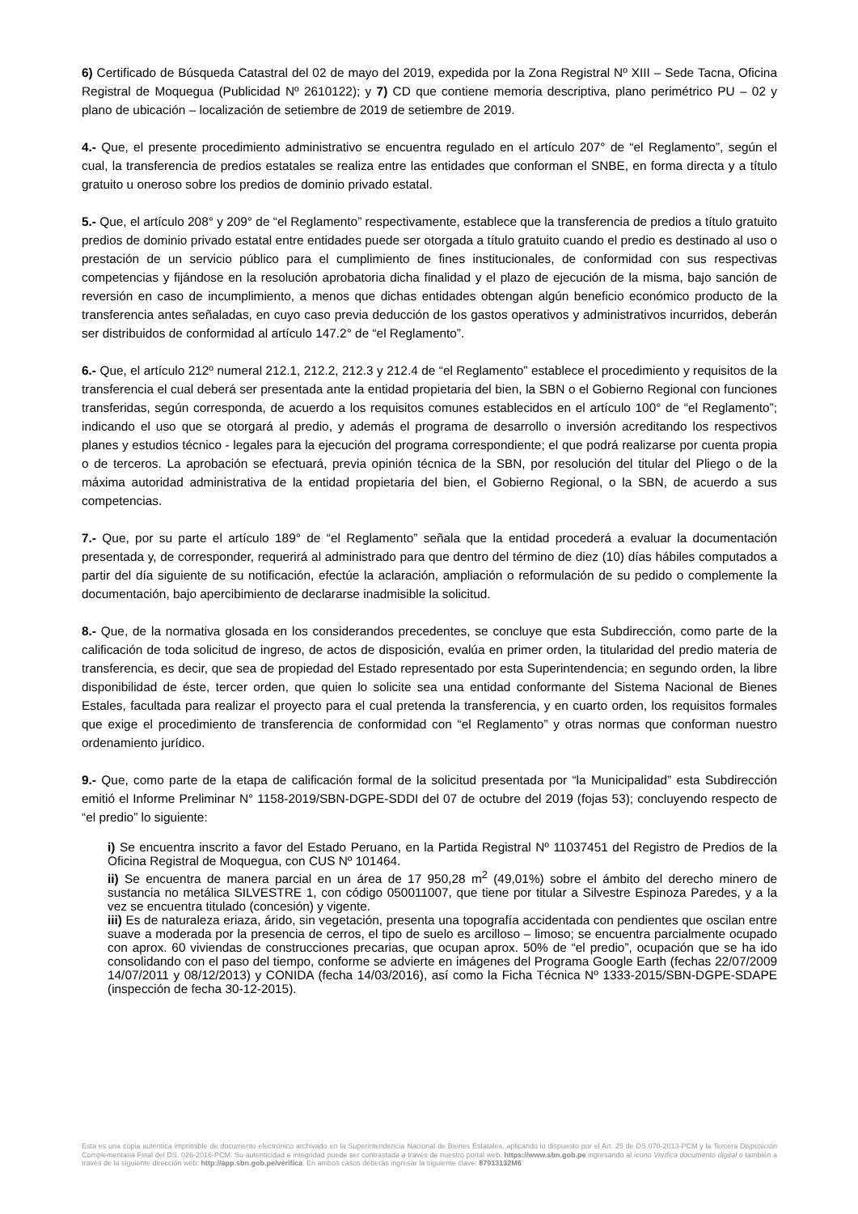6) Certificado de Búsqueda Catastral del 02 de mayo del 2019, expedida por la Zona Registral Nº XIII – Sede Tacna, Oficina Registral de Moquegua (Publicidad Nº 2610122); y 7) CD que contiene memoria descriptiva, plano perimétrico PU – 02 y plano de ubicación – localización de setiembre de 2019 de setiembre de 2019.
4.- Que, el presente procedimiento administrativo se encuentra regulado en el artículo 207° de “el Reglamento”, según el cual, la transferencia de predios estatales se realiza entre las entidades que conforman el SNBE, en forma directa y a título gratuito u oneroso sobre los predios de dominio privado estatal.
5.- Que, el artículo 208° y 209° de “el Reglamento” respectivamente, establece que la transferencia de predios a título gratuito predios de dominio privado estatal entre entidades puede ser otorgada a título gratuito cuando el predio es destinado al uso o prestación de un servicio público para el cumplimiento de fines institucionales, de conformidad con sus respectivas competencias y fijándose en la resolución aprobatoria dicha finalidad y el plazo de ejecución de la misma, bajo sanción de reversión en caso de incumplimiento, a menos que dichas entidades obtengan algún beneficio económico producto de la transferencia antes señaladas, en cuyo caso previa deducción de los gastos operativos y administrativos incurridos, deberán ser distribuidos de conformidad al artículo 147.2° de “el Reglamento”.
6.- Que, el artículo 212º numeral 212.1, 212.2, 212.3 y 212.4 de “el Reglamento” establece el procedimiento y requisitos de la transferencia el cual deberá ser presentada ante la entidad propietaria del bien, la SBN o el Gobierno Regional con funciones transferidas, según corresponda, de acuerdo a los requisitos comunes establecidos en el artículo 100° de “el Reglamento”; indicando el uso que se otorgará al predio, y además el programa de desarrollo o inversión acreditando los respectivos planes y estudios técnico - legales para la ejecución del programa correspondiente; el que podrá realizarse por cuenta propia o de terceros. La aprobación se efectuará, previa opinión técnica de la SBN, por resolución del titular del Pliego o de la máxima autoridad administrativa de la entidad propietaria del bien, el Gobierno Regional, o la SBN, de acuerdo a sus competencias.
7.- Que, por su parte el artículo 189° de “el Reglamento” señala que la entidad procederá a evaluar la documentación presentada y, de corresponder, requerirá al administrado para que dentro del término de diez (10) días hábiles computados a partir del día siguiente de su notificación, efectúe la aclaración, ampliación o reformulación de su pedido o complemente la documentación, bajo apercibimiento de declararse inadmisible la solicitud.
8.- Que, de la normativa glosada en los considerandos precedentes, se concluye que esta Subdirección, como parte de la calificación de toda solicitud de ingreso, de actos de disposición, evalúa en primer orden, la titularidad del predio materia de transferencia, es decir, que sea de propiedad del Estado representado por esta Superintendencia; en segundo orden, la libre disponibilidad de éste, tercer orden, que quien lo solicite sea una entidad conformante del Sistema Nacional de Bienes Estales, facultada para realizar el proyecto para el cual pretenda la transferencia, y en cuarto orden, los requisitos formales que exige el procedimiento de transferencia de conformidad con “el Reglamento” y otras normas que conforman nuestro ordenamiento jurídico.
9.- Que, como parte de la etapa de calificación formal de la solicitud presentada por “la Municipalidad” esta Subdirección emitió el Informe Preliminar N° 1158-2019/SBN-DGPE-SDDI del 07 de octubre del 2019 (fojas 53); concluyendo respecto de “el predio” lo siguiente:
i) Se encuentra inscrito a favor del Estado Peruano, en la Partida Registral Nº 11037451 del Registro de Predios de la Oficina Registral de Moquegua, con CUS Nº 101464.
ii) Se encuentra de manera parcial en un área de 17 950,28 m<sup>2</sup> (49,01%) sobre el ámbito del derecho minero de sustancia no metálica SILVESTRE 1, con código 050011007, que tiene por titular a Silvestre Espinoza Paredes, y a la vez se encuentra titulado (concesión) y vigente.
iii) Es de naturaleza eriaza, árido, sin vegetación, presenta una topografía accidentada con pendientes que oscilan entre suave a moderada por la presencia de cerros, el tipo de suelo es arcilloso – limoso; se encuentra parcialmente ocupado con aprox. 60 viviendas de construcciones precarias, que ocupan aprox. 50% de “el predio”, ocupación que se ha ido consolidando con el paso del tiempo, conforme se advierte en imágenes del Programa Google Earth (fechas 22/07/2009 14/07/2011 y 08/12/2013) y CONIDA (fecha 14/03/2016), así como la Ficha Técnica Nº 1333-2015/SBN-DGPE-SDAPE (inspección de fecha 30-12-2015).
Esta es una copia auténtica imprimible de documento electrónico archivado en la Superintendencia Nacional de Bienes Estatales, aplicando lo dispuesto por el Art. 25 de DS.070-2013-PCM y la Tercera Disposición Complementaria Final del DS. 026-2016-PCM. Su autenticidad e integridad puede ser contrastada a través de nuestro portal web. https://www.sbn.gob.pe ingresando al ícono Verifica documento digital o también a través de la siguiente dirección web: http://app.sbn.gob.pe/verifica. En ambos casos deberás ingresar la siguiente clave: 87913132M6